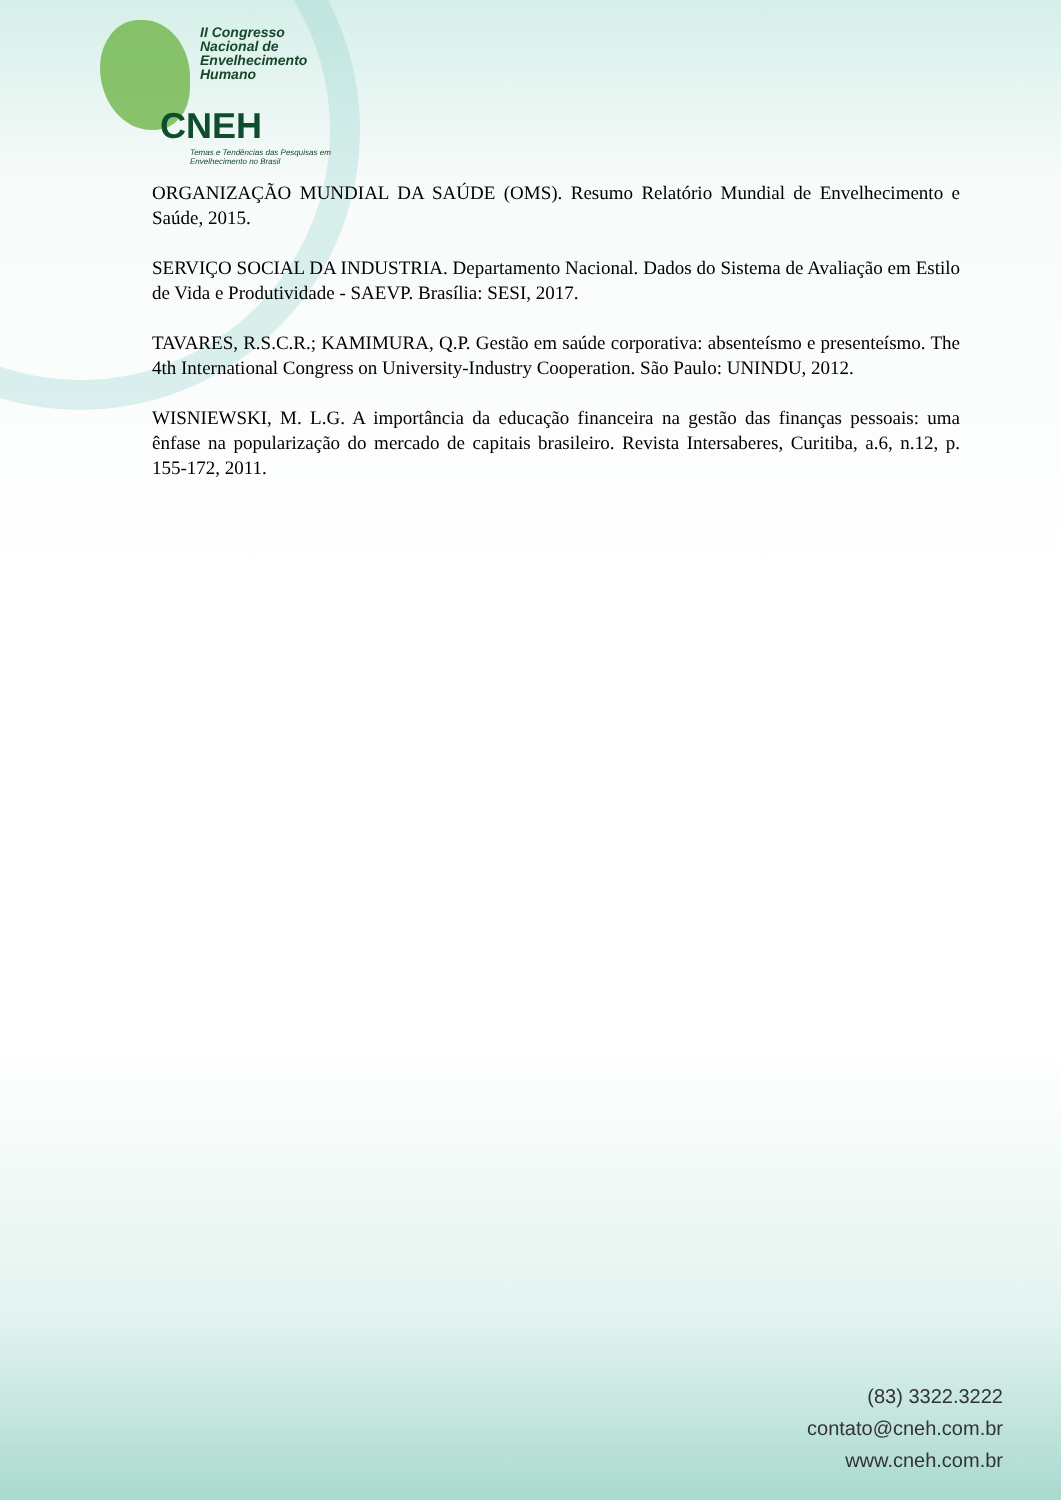II Congresso
Nacional de
Envelhecimento
Humano
CNEH
Temas e Tendências das Pesquisas em
Envelhecimento no Brasil
ORGANIZAÇÃO MUNDIAL DA SAÚDE (OMS). Resumo Relatório Mundial de Envelhecimento e Saúde, 2015.
SERVIÇO SOCIAL DA INDUSTRIA. Departamento Nacional. Dados do Sistema de Avaliação em Estilo de Vida e Produtividade - SAEVP. Brasília: SESI, 2017.
TAVARES, R.S.C.R.; KAMIMURA, Q.P. Gestão em saúde corporativa: absenteísmo e presenteísmo. The 4th International Congress on University-Industry Cooperation. São Paulo: UNINDU, 2012.
WISNIEWSKI, M. L.G. A importância da educação financeira na gestão das finanças pessoais: uma ênfase na popularização do mercado de capitais brasileiro. Revista Intersaberes, Curitiba, a.6, n.12, p. 155-172, 2011.
(83) 3322.3222
contato@cneh.com.br
www.cneh.com.br